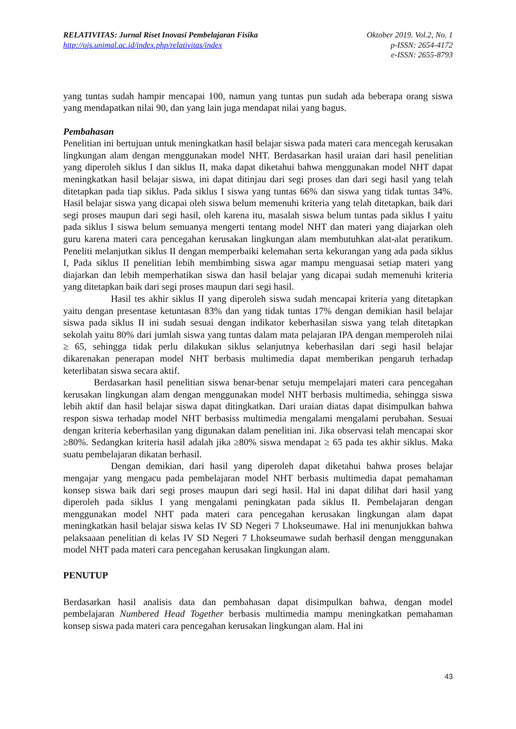RELATIVITAS: Jurnal Riset Inovasi Pembelajaran Fisika
http://ojs.unimal.ac.id/index.php/relativitas/index
Oktober 2019. Vol.2, No. 1
p-ISSN: 2654-4172
e-ISSN: 2655-8793
yang tuntas sudah hampir mencapai 100, namun yang tuntas pun sudah ada beberapa orang siswa yang mendapatkan nilai 90, dan yang lain juga mendapat nilai yang bagus.
Pembahasan
Penelitian ini bertujuan untuk meningkatkan hasil belajar siswa pada materi cara mencegah kerusakan lingkungan alam dengan menggunakan model NHT. Berdasarkan hasil uraian dari hasil penelitian yang diperoleh siklus I dan siklus II, maka dapat diketahui bahwa menggunakan model NHT dapat meningkatkan hasil belajar siswa, ini dapat ditinjau dari segi proses dan dari segi hasil yang telah ditetapkan pada tiap siklus. Pada siklus I siswa yang tuntas 66% dan siswa yang tidak tuntas 34%. Hasil belajar siswa yang dicapai oleh siswa belum memenuhi kriteria yang telah ditetapkan, baik dari segi proses maupun dari segi hasil, oleh karena itu, masalah siswa belum tuntas pada siklus I yaitu pada siklus I siswa belum semuanya mengerti tentang model NHT dan materi yang diajarkan oleh guru karena materi cara pencegahan kerusakan lingkungan alam membutuhkan alat-alat peratikum. Peneliti melanjutkan siklus II dengan memperbaiki kelemahan serta kekurangan yang ada pada siklus I, Pada siklus II penelitian lebih membimbing siswa agar mampu menguasai setiap materi yang diajarkan dan lebih memperhatikan siswa dan hasil belajar yang dicapai sudah memenuhi kriteria yang ditetapkan baik dari segi proses maupun dari segi hasil.
Hasil tes akhir siklus II yang diperoleh siswa sudah mencapai kriteria yang ditetapkan yaitu dengan presentase ketuntasan 83% dan yang tidak tuntas 17% dengan demikian hasil belajar siswa pada siklus II ini sudah sesuai dengan indikator keberhasilan siswa yang telah ditetapkan sekolah yaitu 80% dari jumlah siswa yang tuntas dalam mata pelajaran IPA dengan memperoleh nilai ≥ 65, sehingga tidak perlu dilakukan siklus selanjutnya keberhasilan dari segi hasil belajar dikarenakan penerapan model NHT berbasis multimedia dapat memberikan pengaruh terhadap keterlibatan siswa secara aktif.
Berdasarkan hasil penelitian siswa benar-benar setuju mempelajari materi cara pencegahan kerusakan lingkungan alam dengan menggunakan model NHT berbasis multimedia, sehingga siswa lebih aktif dan hasil belajar siswa dapat ditingkatkan. Dari uraian diatas dapat disimpulkan bahwa respon siswa terhadap model NHT berbasiss multimedia mengalami mengalami perubahan. Sesuai dengan kriteria keberhasilan yang digunakan dalam penelitian ini. Jika observasi telah mencapai skor ≥80%. Sedangkan kriteria hasil adalah jika ≥80% siswa mendapat ≥ 65 pada tes akhir siklus. Maka suatu pembelajaran dikatan berhasil.
Dengan demikian, dari hasil yang diperoleh dapat diketahui bahwa proses belajar mengajar yang mengacu pada pembelajaran model NHT berbasis multimedia dapat pemahaman konsep siswa baik dari segi proses maupun dari segi hasil. Hal ini dapat dilihat dari hasil yang diperoleh pada siklus I yang mengalami peningkatan pada siklus II. Pembelajaran dengan menggunakan model NHT pada materi cara pencegahan kerusakan lingkungan alam dapat meningkatkan hasil belajar siswa kelas IV SD Negeri 7 Lhokseumawe. Hal ini menunjukkan bahwa pelaksaaan penelitian di kelas IV SD Negeri 7 Lhokseumawe sudah berhasil dengan menggunakan model NHT pada materi cara pencegahan kerusakan lingkungan alam.
PENUTUP
Berdasarkan hasil analisis data dan pembahasan dapat disimpulkan bahwa, dengan model pembelajaran Numbered Head Together berbasis multimedia mampu meningkatkan pemahaman konsep siswa pada materi cara pencegahan kerusakan lingkungan alam. Hal ini
43